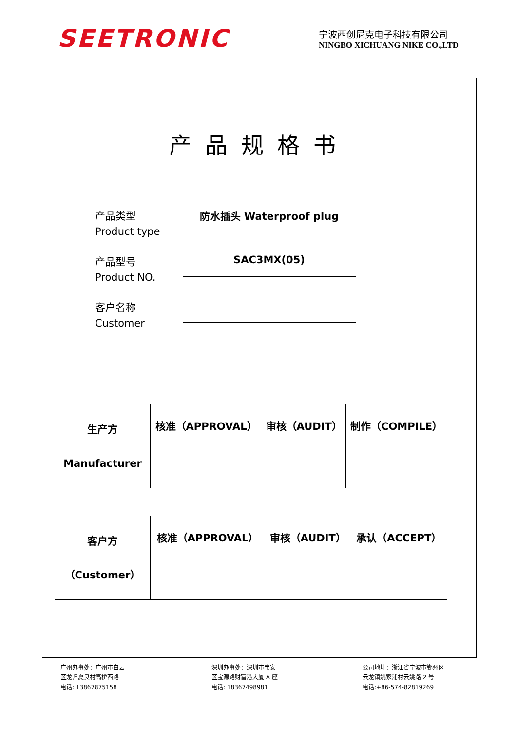SEETRONIC
宁波西创尼克电子科技有限公司
NINGBO XICHUANG NIKE CO.,LTD
产品规格书
产品类型
Product type
防水插头 Waterproof plug
产品型号
Product NO.
SAC3MX(05)
客户名称
Customer
| 生产方 Manufacturer | 核准（APPROVAL） | 审核（AUDIT） | 制作（COMPILE） |
| 客户方 （Customer） | 核准（APPROVAL） | 审核（AUDIT） | 承认（ACCEPT） |
广州办事处：广州市白云
区龙归夏良村高桥西路
电话: 13867875158
深圳办事处：深圳市宝安
区宝源路财富港大厦 A 座
电话: 18367498981
公司地址：浙江省宁波市鄞州区
云龙镇姚家浦村云姚路 2 号
电话:+86-574-82819269